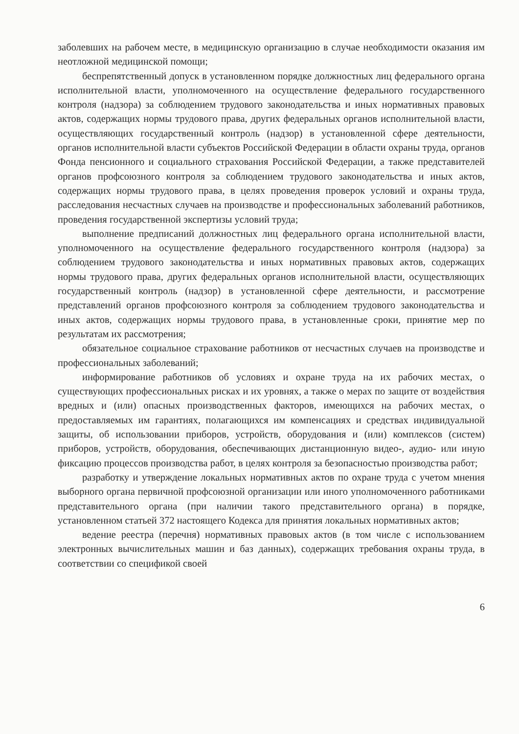заболевших на рабочем месте, в медицинскую организацию в случае необходимости оказания им неотложной медицинской помощи;
беспрепятственный допуск в установленном порядке должностных лиц федерального органа исполнительной власти, уполномоченного на осуществление федерального государственного контроля (надзора) за соблюдением трудового законодательства и иных нормативных правовых актов, содержащих нормы трудового права, других федеральных органов исполнительной власти, осуществляющих государственный контроль (надзор) в установленной сфере деятельности, органов исполнительной власти субъектов Российской Федерации в области охраны труда, органов Фонда пенсионного и социального страхования Российской Федерации, а также представителей органов профсоюзного контроля за соблюдением трудового законодательства и иных актов, содержащих нормы трудового права, в целях проведения проверок условий и охраны труда, расследования несчастных случаев на производстве и профессиональных заболеваний работников, проведения государственной экспертизы условий труда;
выполнение предписаний должностных лиц федерального органа исполнительной власти, уполномоченного на осуществление федерального государственного контроля (надзора) за соблюдением трудового законодательства и иных нормативных правовых актов, содержащих нормы трудового права, других федеральных органов исполнительной власти, осуществляющих государственный контроль (надзор) в установленной сфере деятельности, и рассмотрение представлений органов профсоюзного контроля за соблюдением трудового законодательства и иных актов, содержащих нормы трудового права, в установленные сроки, принятие мер по результатам их рассмотрения;
обязательное социальное страхование работников от несчастных случаев на производстве и профессиональных заболеваний;
информирование работников об условиях и охране труда на их рабочих местах, о существующих профессиональных рисках и их уровнях, а также о мерах по защите от воздействия вредных и (или) опасных производственных факторов, имеющихся на рабочих местах, о предоставляемых им гарантиях, полагающихся им компенсациях и средствах индивидуальной защиты, об использовании приборов, устройств, оборудования и (или) комплексов (систем) приборов, устройств, оборудования, обеспечивающих дистанционную видео-, аудио- или иную фиксацию процессов производства работ, в целях контроля за безопасностью производства работ;
разработку и утверждение локальных нормативных актов по охране труда с учетом мнения выборного органа первичной профсоюзной организации или иного уполномоченного работниками представительного органа (при наличии такого представительного органа) в порядке, установленном статьей 372 настоящего Кодекса для принятия локальных нормативных актов;
ведение реестра (перечня) нормативных правовых актов (в том числе с использованием электронных вычислительных машин и баз данных), содержащих требования охраны труда, в соответствии со спецификой своей
6